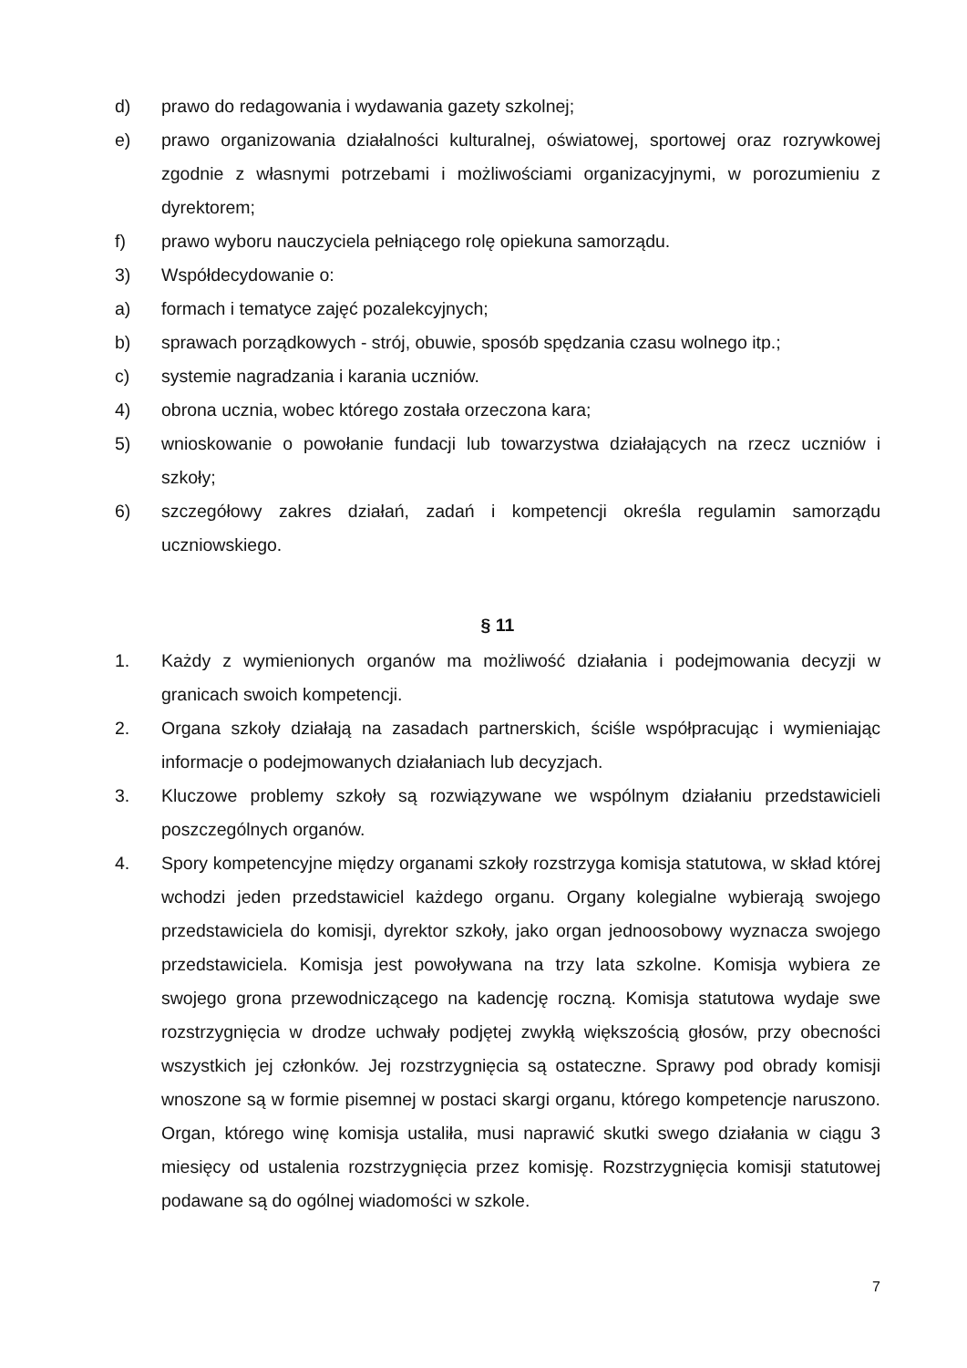d) prawo do redagowania i wydawania gazety szkolnej;
e) prawo organizowania działalności kulturalnej, oświatowej, sportowej oraz rozrywkowej zgodnie z własnymi potrzebami i możliwościami organizacyjnymi, w porozumieniu z dyrektorem;
f) prawo wyboru nauczyciela pełniącego rolę opiekuna samorządu.
3) Współdecydowanie o:
a) formach i tematyce zajęć pozalekcyjnych;
b) sprawach porządkowych - strój, obuwie, sposób spędzania czasu wolnego itp.;
c) systemie nagradzania i karania uczniów.
4) obrona ucznia, wobec którego została orzeczona kara;
5) wnioskowanie o powołanie fundacji lub towarzystwa działających na rzecz uczniów i szkoły;
6) szczegółowy zakres działań, zadań i kompetencji określa regulamin samorządu uczniowskiego.
§ 11
1. Każdy z wymienionych organów ma możliwość działania i podejmowania decyzji w granicach swoich kompetencji.
2. Organa szkoły działają na zasadach partnerskich, ściśle współpracując i wymieniając informacje o podejmowanych działaniach lub decyzjach.
3. Kluczowe problemy szkoły są rozwiązywane we wspólnym działaniu przedstawicieli poszczególnych organów.
4. Spory kompetencyjne między organami szkoły rozstrzyga komisja statutowa, w skład której wchodzi jeden przedstawiciel każdego organu. Organy kolegialne wybierają swojego przedstawiciela do komisji, dyrektor szkoły, jako organ jednoosobowy wyznacza swojego przedstawiciela. Komisja jest powoływana na trzy lata szkolne. Komisja wybiera ze swojego grona przewodniczącego na kadencję roczną. Komisja statutowa wydaje swe rozstrzygnięcia w drodze uchwały podjętej zwykłą większością głosów, przy obecności wszystkich jej członków. Jej rozstrzygnięcia są ostateczne. Sprawy pod obrady komisji wnoszone są w formie pisemnej w postaci skargi organu, którego kompetencje naruszono. Organ, którego winę komisja ustaliła, musi naprawić skutki swego działania w ciągu 3 miesięcy od ustalenia rozstrzygnięcia przez komisję. Rozstrzygnięcia komisji statutowej podawane są do ogólnej wiadomości w szkole.
7